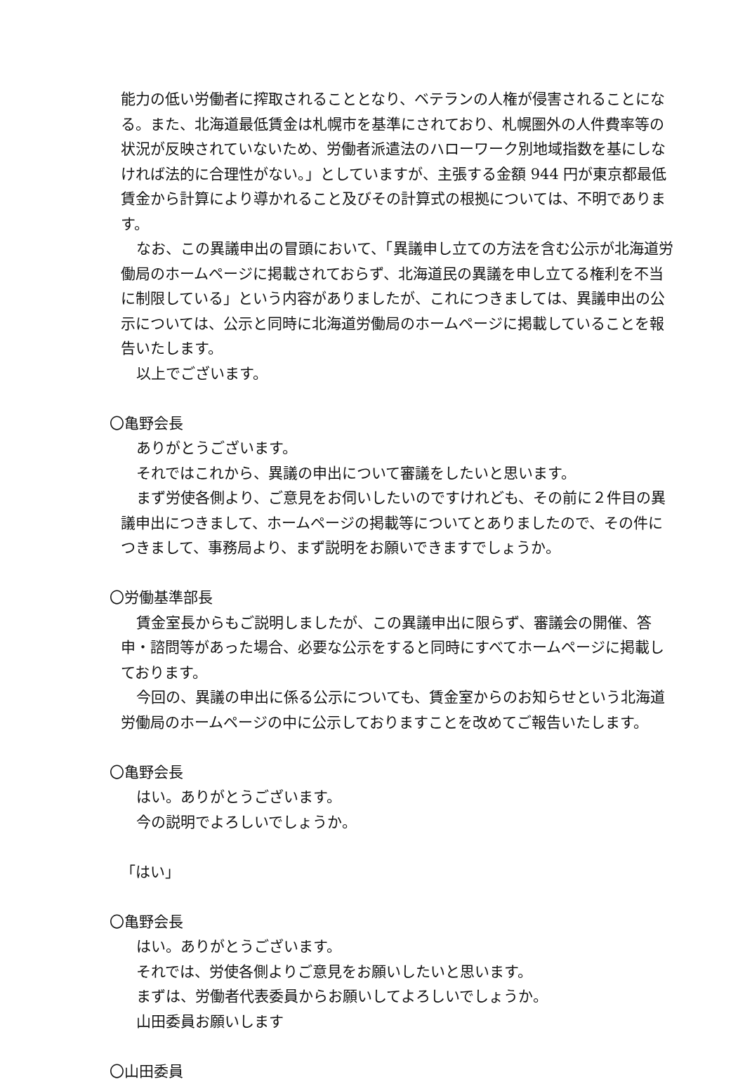能力の低い労働者に搾取されることとなり、ベテランの人権が侵害されることになる。また、北海道最低賃金は札幌市を基準にされており、札幌圏外の人件費率等の状況が反映されていないため、労働者派遣法のハローワーク別地域指数を基にしなければ法的に合理性がない。」としていますが、主張する金額 944 円が東京都最低賃金から計算により導かれること及びその計算式の根拠については、不明であります。
なお、この異議申出の冒頭において、「異議申し立ての方法を含む公示が北海道労働局のホームページに掲載されておらず、北海道民の異議を申し立てる権利を不当に制限している」という内容がありましたが、これにつきましては、異議申出の公示については、公示と同時に北海道労働局のホームページに掲載していることを報告いたします。
以上でございます。
〇亀野会長
ありがとうございます。
それではこれから、異議の申出について審議をしたいと思います。
まず労使各側より、ご意見をお伺いしたいのですけれども、その前に２件目の異議申出につきまして、ホームページの掲載等についてとありましたので、その件につきまして、事務局より、まず説明をお願いできますでしょうか。
〇労働基準部長
賃金室長からもご説明しましたが、この異議申出に限らず、審議会の開催、答申・諮問等があった場合、必要な公示をすると同時にすべてホームページに掲載しております。
今回の、異議の申出に係る公示についても、賃金室からのお知らせという北海道労働局のホームページの中に公示しておりますことを改めてご報告いたします。
〇亀野会長
はい。ありがとうございます。
今の説明でよろしいでしょうか。
「はい」
〇亀野会長
はい。ありがとうございます。
それでは、労使各側よりご意見をお願いしたいと思います。
まずは、労働者代表委員からお願いしてよろしいでしょうか。
山田委員お願いします
〇山田委員